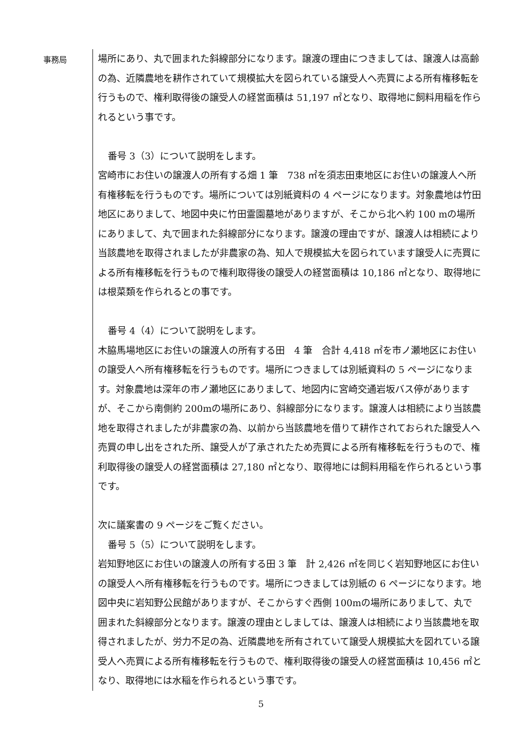事務局
場所にあり、丸で囲まれた斜線部分になります。譲渡の理由につきましては、譲渡人は高齢の為、近隣農地を耕作されていて規模拡大を図られている譲受人へ売買による所有権移転を行うもので、権利取得後の譲受人の経営面積は 51,197 ㎡となり、取得地に飼料用稲を作られるという事です。
番号 3（3）について説明をします。
宮崎市にお住いの譲渡人の所有する畑 1 筆　738 ㎡を須志田東地区にお住いの譲渡人へ所有権移転を行うものです。場所については別紙資料の 4 ページになります。対象農地は竹田地区にありまして、地図中央に竹田霊園墓地がありますが、そこから北へ約 100 mの場所にありまして、丸で囲まれた斜線部分になります。譲渡の理由ですが、譲渡人は相続により当該農地を取得されましたが非農家の為、知人で規模拡大を図られています譲受人に売買による所有権移転を行うもので権利取得後の譲受人の経営面積は 10,186 ㎡となり、取得地には根菜類を作られるとの事です。
番号 4（4）について説明をします。
木脇馬場地区にお住いの譲渡人の所有する田　4 筆　合計 4,418 ㎡を市ノ瀬地区にお住いの譲受人へ所有権移転を行うものです。場所につきましては別紙資料の 5 ページになります。対象農地は深年の市ノ瀬地区にありまして、地図内に宮崎交通岩坂バス停がありますが、そこから南側約 200mの場所にあり、斜線部分になります。譲渡人は相続により当該農地を取得されましたが非農家の為、以前から当該農地を借りて耕作されておられた譲受人へ売買の申し出をされた所、譲受人が了承されたため売買による所有権移転を行うもので、権利取得後の譲受人の経営面積は 27,180 ㎡となり、取得地には飼料用稲を作られるという事です。
次に議案書の 9 ページをご覧ください。
番号 5（5）について説明をします。
岩知野地区にお住いの譲渡人の所有する田 3 筆　計 2,426 ㎡を同じく岩知野地区にお住いの譲受人へ所有権移転を行うものです。場所につきましては別紙の 6 ページになります。地図中央に岩知野公民館がありますが、そこからすぐ西側 100mの場所にありまして、丸で囲まれた斜線部分となります。譲渡の理由としましては、譲渡人は相続により当該農地を取得されましたが、労力不足の為、近隣農地を所有されていて譲受人規模拡大を図れている譲受人へ売買による所有権移転を行うもので、権利取得後の譲受人の経営面積は 10,456 ㎡となり、取得地には水稲を作られるという事です。
5